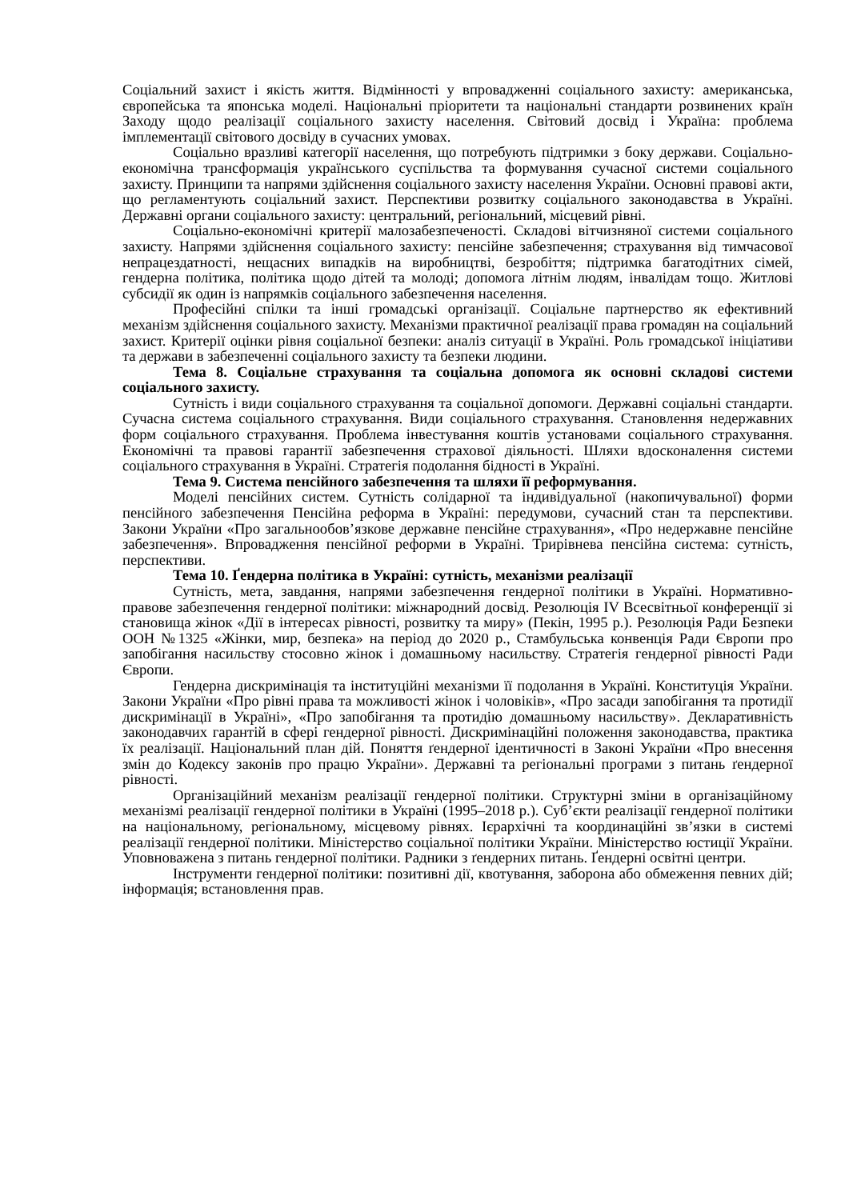Соціальний захист і якість життя. Відмінності у впровадженні соціального захисту: американська, європейська та японська моделі. Національні пріоритети та національні стандарти розвинених країн Заходу щодо реалізації соціального захисту населення. Світовий досвід і Україна: проблема імплементації світового досвіду в сучасних умовах.
Соціально вразливі категорії населення, що потребують підтримки з боку держави. Соціально-економічна трансформація українського суспільства та формування сучасної системи соціального захисту. Принципи та напрями здійснення соціального захисту населення України. Основні правові акти, що регламентують соціальний захист. Перспективи розвитку соціального законодавства в Україні. Державні органи соціального захисту: центральний, регіональний, місцевий рівні.
Соціально-економічні критерії малозабезпеченості. Складові вітчизняної системи соціального захисту. Напрями здійснення соціального захисту: пенсійне забезпечення; страхування від тимчасової непрацездатності, нещасних випадків на виробництві, безробіття; підтримка багатодітних сімей, гендерна політика, політика щодо дітей та молоді; допомога літнім людям, інвалідам тощо. Житлові субсидії як один із напрямків соціального забезпечення населення.
Професійні спілки та інші громадські організації. Соціальне партнерство як ефективний механізм здійснення соціального захисту. Механізми практичної реалізації права громадян на соціальний захист. Критерії оцінки рівня соціальної безпеки: аналіз ситуації в Україні. Роль громадської ініціативи та держави в забезпеченні соціального захисту та безпеки людини.
Тема 8. Соціальне страхування та соціальна допомога як основні складові системи соціального захисту.
Сутність і види соціального страхування та соціальної допомоги. Державні соціальні стандарти. Сучасна система соціального страхування. Види соціального страхування. Становлення недержавних форм соціального страхування. Проблема інвестування коштів установами соціального страхування. Економічні та правові гарантії забезпечення страхової діяльності. Шляхи вдосконалення системи соціального страхування в Україні. Стратегія подолання бідності в Україні.
Тема 9. Система пенсійного забезпечення та шляхи її реформування.
Моделі пенсійних систем. Сутність солідарної та індивідуальної (накопичувальної) форми пенсійного забезпечення Пенсійна реформа в Україні: передумови, сучасний стан та перспективи. Закони України «Про загальнообов’язкове державне пенсійне страхування», «Про недержавне пенсійне забезпечення». Впровадження пенсійної реформи в Україні. Трирівнева пенсійна система: сутність, перспективи.
Тема 10. Ґендерна політика в Україні: сутність, механізми реалізації
Сутність, мета, завдання, напрями забезпечення гендерної політики в Україні. Нормативно-правове забезпечення гендерної політики: міжнародний досвід. Резолюція IV Всесвітньої конференції зі становища жінок «Дії в інтересах рівності, розвитку та миру» (Пекін, 1995 р.). Резолюція Ради Безпеки ООН №1325 «Жінки, мир, безпека» на період до 2020 р., Стамбульська конвенція Ради Європи про запобігання насильству стосовно жінок і домашньому насильству. Стратегія гендерної рівності Ради Європи.
Гендерна дискримінація та інституційні механізми її подолання в Україні. Конституція України. Закони України «Про рівні права та можливості жінок і чоловіків», «Про засади запобігання та протидії дискримінації в Україні», «Про запобігання та протидію домашньому насильству». Декларативність законодавчих гарантій в сфері гендерної рівності. Дискримінаційні положення законодавства, практика їх реалізації. Національний план дій. Поняття ґендерної ідентичності в Законі України «Про внесення змін до Кодексу законів про працю України». Державні та регіональні програми з питань ґендерної рівності.
Організаційний механізм реалізації гендерної політики. Структурні зміни в організаційному механізмі реалізації гендерної політики в Україні (1995–2018 р.). Суб’єкти реалізації гендерної політики на національному, регіональному, місцевому рівнях. Ієрархічні та координаційні зв’язки в системі реалізації гендерної політики. Міністерство соціальної політики України. Міністерство юстиції України. Уповноважена з питань гендерної політики. Радники з ґендерних питань. Ґендерні освітні центри.
Інструменти гендерної політики: позитивні дії, квотування, заборона або обмеження певних дій; інформація; встановлення прав.